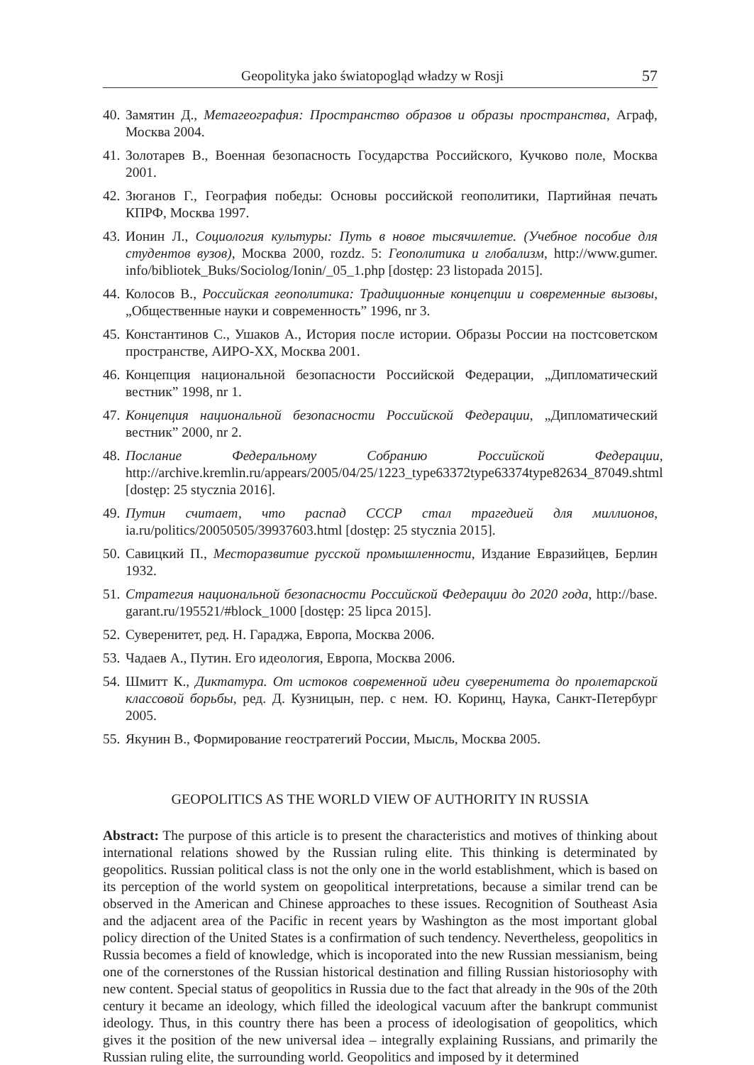Geopolityka jako światopogląd władzy w Rosji 57
40. Замятин Д., Метагеография: Пространство образов и образы пространства, Аграф, Москва 2004.
41. Золотарев В., Военная безопасность Государства Российского, Кучково поле, Москва 2001.
42. Зюганов Г., География победы: Основы российской геополитики, Партийная печать КПРФ, Москва 1997.
43. Ионин Л., Социология культуры: Путь в новое тысячилетие. (Учебное пособие для студентов вузов), Москва 2000, rozdz. 5: Геополитика и глобализм, http://www.gumer. info/bibliotek_Buks/Sociolog/Ionin/_05_1.php [dostęp: 23 listopada 2015].
44. Колосов В., Российская геополитика: Традиционные концепции и современные вызовы, „Общественные науки и современность” 1996, nr 3.
45. Константинов С., Ушаков А., История после истории. Образы России на постсоветском пространстве, АИРО-XX, Москва 2001.
46. Концепция национальной безопасности Российской Федерации, „Дипломатический вестник” 1998, nr 1.
47. Концепция национальной безопасности Российской Федерации, „Дипломатический вестник” 2000, nr 2.
48. Послание Федеральному Собранию Российской Федерации, http://archive.kremlin.ru/appears/2005/04/25/1223_type63372type63374type82634_87049.shtml [dostęp: 25 stycznia 2016].
49. Путин считает, что распад СССР стал трагедией для миллионов, ia.ru/politics/20050505/39937603.html [dostęp: 25 stycznia 2015].
50. Савицкий П., Месторазвитие русской промышленности, Издание Евразийцев, Берлин 1932.
51. Стратегия национальной безопасности Российской Федерации до 2020 года, http://base. garant.ru/195521/#block_1000 [dostęp: 25 lipca 2015].
52. Суверенитет, ред. Н. Гараджа, Европа, Москва 2006.
53. Чадаев А., Путин. Его идеология, Европа, Москва 2006.
54. Шмитт К., Диктатура. От истоков современной идеи суверенитета до пролетарской классовой борьбы, ред. Д. Кузницын, пер. с нем. Ю. Коринц, Наука, Санкт-Петербург 2005.
55. Якунин В., Формирование геостратегий России, Мысль, Москва 2005.
GEOPOLITICS AS THE WORLD VIEW OF AUTHORITY IN RUSSIA
Abstract: The purpose of this article is to present the characteristics and motives of thinking about international relations showed by the Russian ruling elite. This thinking is determinated by geopolitics. Russian political class is not the only one in the world establishment, which is based on its perception of the world system on geopolitical interpretations, because a similar trend can be observed in the American and Chinese approaches to these issues. Recognition of Southeast Asia and the adjacent area of the Pacific in recent years by Washington as the most important global policy direction of the United States is a confirmation of such tendency. Nevertheless, geopolitics in Russia becomes a field of knowledge, which is incoporated into the new Russian messianism, being one of the cornerstones of the Russian historical destination and filling Russian historiosophy with new content. Special status of geopolitics in Russia due to the fact that already in the 90s of the 20th century it became an ideology, which filled the ideological vacuum after the bankrupt communist ideology. Thus, in this country there has been a process of ideologisation of geopolitics, which gives it the position of the new universal idea – integrally explaining Russians, and primarily the Russian ruling elite, the surrounding world. Geopolitics and imposed by it determined